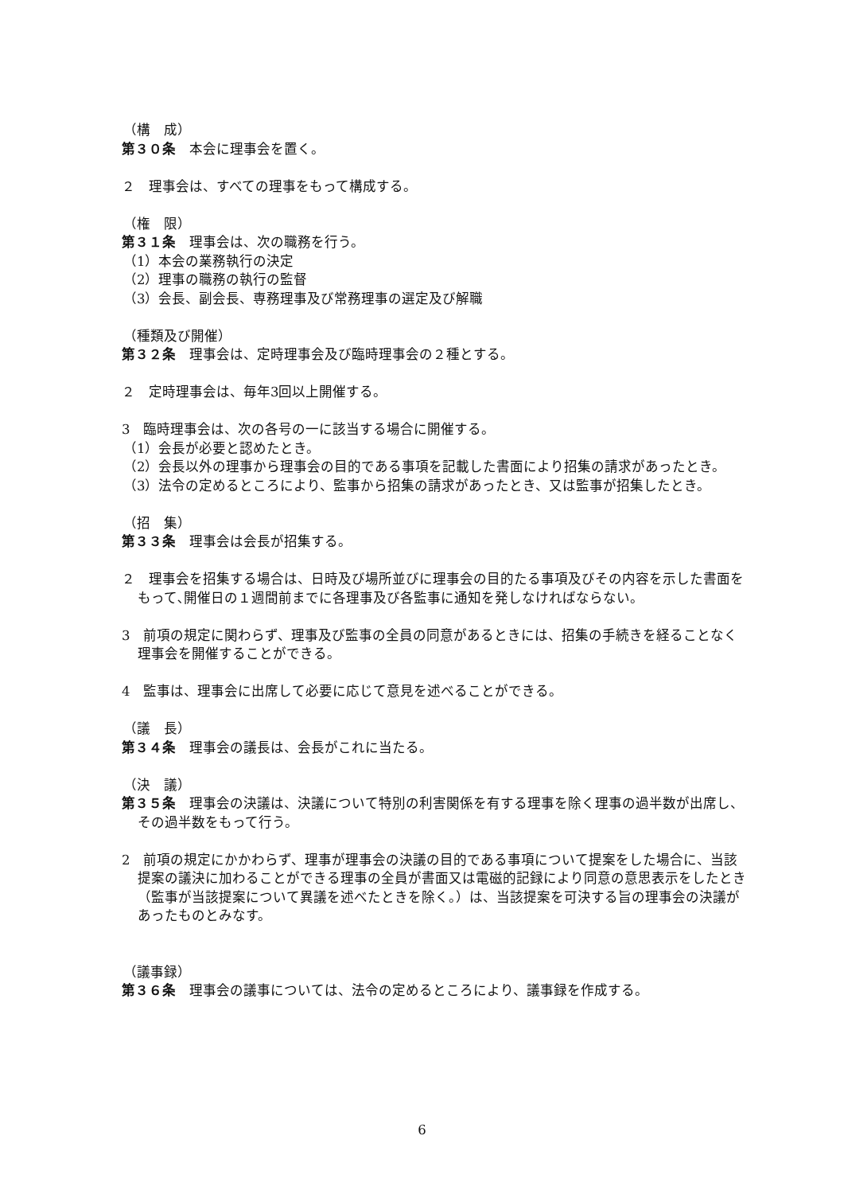（構　成）
第３０条　本会に理事会を置く。
２　理事会は、すべての理事をもって構成する。
（権　限）
第３１条　理事会は、次の職務を行う。
（1）本会の業務執行の決定
（2）理事の職務の執行の監督
（3）会長、副会長、専務理事及び常務理事の選定及び解職
（種類及び開催）
第３２条　理事会は、定時理事会及び臨時理事会の２種とする。
２　定時理事会は、毎年3回以上開催する。
3　臨時理事会は、次の各号の一に該当する場合に開催する。
（1）会長が必要と認めたとき。
（2）会長以外の理事から理事会の目的である事項を記載した書面により招集の請求があったとき。
（3）法令の定めるところにより、監事から招集の請求があったとき、又は監事が招集したとき。
（招　集）
第３３条　理事会は会長が招集する。
２　理事会を招集する場合は、日時及び場所並びに理事会の目的たる事項及びその内容を示した書面をもって､開催日の１週間前までに各理事及び各監事に通知を発しなければならない。
3　前項の規定に関わらず、理事及び監事の全員の同意があるときには、招集の手続きを経ることなく理事会を開催することができる。
4　監事は、理事会に出席して必要に応じて意見を述べることができる。
（議　長）
第３４条　理事会の議長は、会長がこれに当たる。
（決　議）
第３５条　理事会の決議は、決議について特別の利害関係を有する理事を除く理事の過半数が出席し、その過半数をもって行う。
2　前項の規定にかかわらず、理事が理事会の決議の目的である事項について提案をした場合に、当該提案の議決に加わることができる理事の全員が書面又は電磁的記録により同意の意思表示をしたとき（監事が当該提案について異議を述べたときを除く。）は、当該提案を可決する旨の理事会の決議があったものとみなす。
（議事録）
第３６条　理事会の議事については、法令の定めるところにより、議事録を作成する。
6